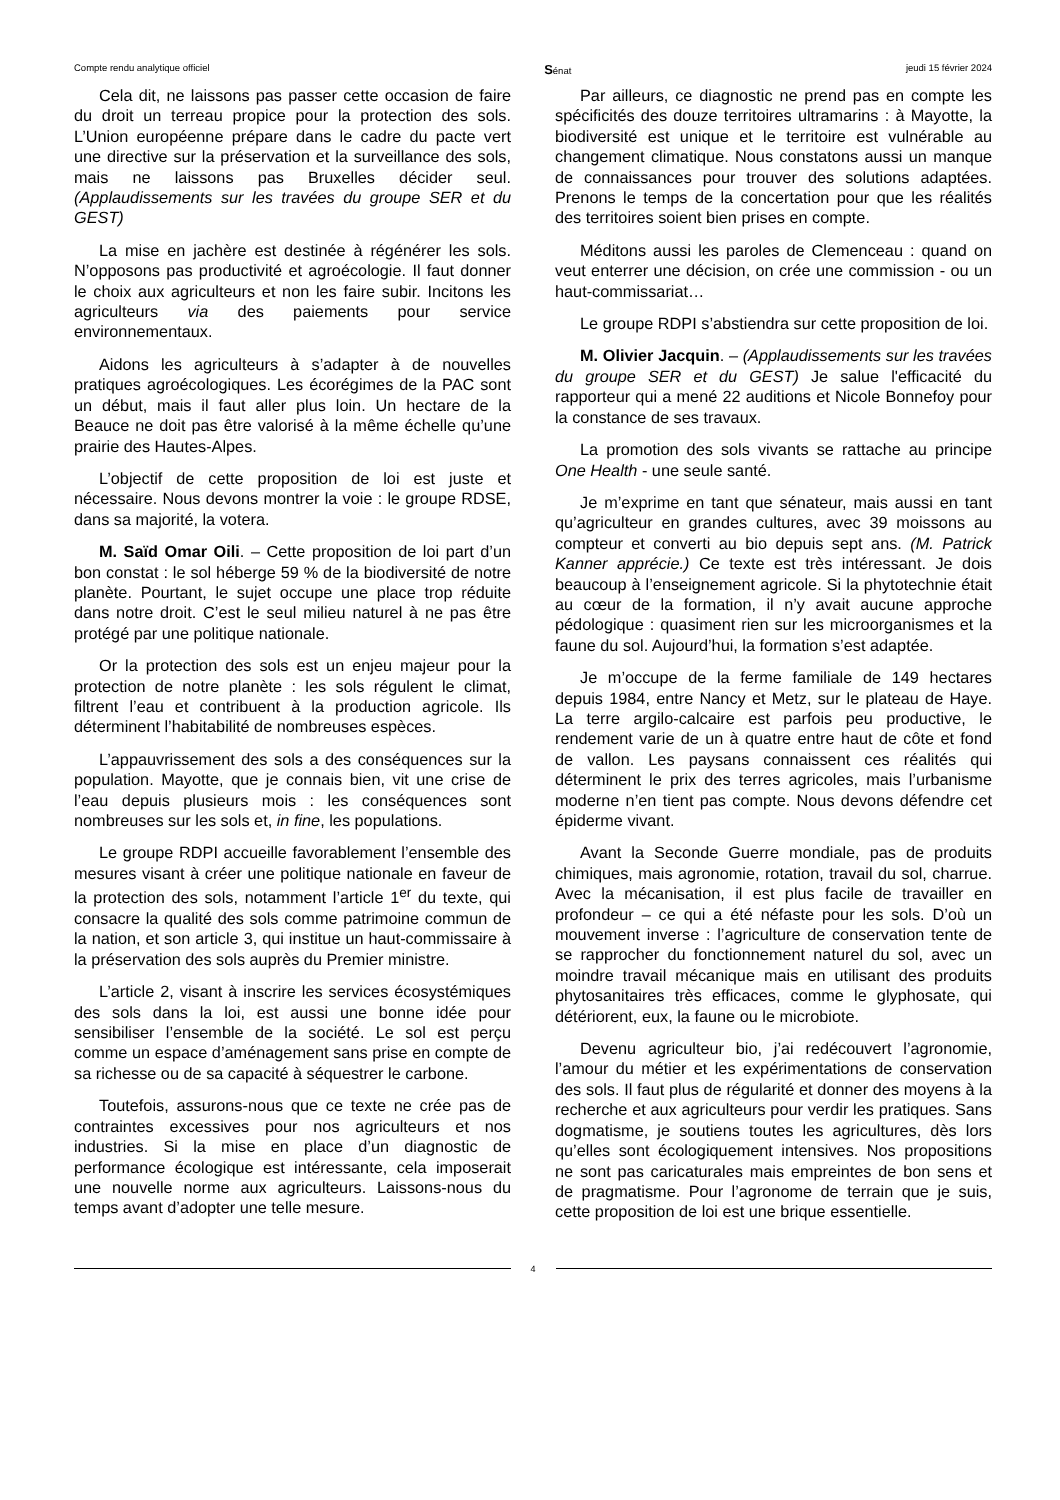Compte rendu analytique officiel Sénat jeudi 15 février 2024
Cela dit, ne laissons pas passer cette occasion de faire du droit un terreau propice pour la protection des sols. L’Union européenne prépare dans le cadre du pacte vert une directive sur la préservation et la surveillance des sols, mais ne laissons pas Bruxelles décider seul. (Applaudissements sur les travées du groupe SER et du GEST)
La mise en jachère est destinée à régénérer les sols. N’opposons pas productivité et agroécologie. Il faut donner le choix aux agriculteurs et non les faire subir. Incitons les agriculteurs via des paiements pour service environnementaux.
Aidons les agriculteurs à s’adapter à de nouvelles pratiques agroécologiques. Les écorégimes de la PAC sont un début, mais il faut aller plus loin. Un hectare de la Beauce ne doit pas être valorisé à la même échelle qu’une prairie des Hautes-Alpes.
L’objectif de cette proposition de loi est juste et nécessaire. Nous devons montrer la voie : le groupe RDSE, dans sa majorité, la votera.
M. Saïd Omar Oili. – Cette proposition de loi part d’un bon constat : le sol héberge 59 % de la biodiversité de notre planète. Pourtant, le sujet occupe une place trop réduite dans notre droit. C’est le seul milieu naturel à ne pas être protégé par une politique nationale.
Or la protection des sols est un enjeu majeur pour la protection de notre planète : les sols régulent le climat, filtrent l’eau et contribuent à la production agricole. Ils déterminent l’habitabilité de nombreuses espèces.
L’appauvrissement des sols a des conséquences sur la population. Mayotte, que je connais bien, vit une crise de l’eau depuis plusieurs mois : les conséquences sont nombreuses sur les sols et, in fine, les populations.
Le groupe RDPI accueille favorablement l’ensemble des mesures visant à créer une politique nationale en faveur de la protection des sols, notamment l’article 1<sup>er</sup> du texte, qui consacre la qualité des sols comme patrimoine commun de la nation, et son article 3, qui institue un haut-commissaire à la préservation des sols auprès du Premier ministre.
L’article 2, visant à inscrire les services écosystémiques des sols dans la loi, est aussi une bonne idée pour sensibiliser l’ensemble de la société. Le sol est perçu comme un espace d’aménagement sans prise en compte de sa richesse ou de sa capacité à séquestrer le carbone.
Toutefois, assurons-nous que ce texte ne crée pas de contraintes excessives pour nos agriculteurs et nos industries. Si la mise en place d’un diagnostic de performance écologique est intéressante, cela imposerait une nouvelle norme aux agriculteurs. Laissons-nous du temps avant d’adopter une telle mesure.
Par ailleurs, ce diagnostic ne prend pas en compte les spécificités des douze territoires ultramarins : à Mayotte, la biodiversité est unique et le territoire est vulnérable au changement climatique. Nous constatons aussi un manque de connaissances pour trouver des solutions adaptées. Prenons le temps de la concertation pour que les réalités des territoires soient bien prises en compte.
Méditons aussi les paroles de Clemenceau : quand on veut enterrer une décision, on crée une commission - ou un haut-commissariat…
Le groupe RDPI s’abstiendra sur cette proposition de loi.
M. Olivier Jacquin. – (Applaudissements sur les travées du groupe SER et du GEST) Je salue l'efficacité du rapporteur qui a mené 22 auditions et Nicole Bonnefoy pour la constance de ses travaux.
La promotion des sols vivants se rattache au principe One Health - une seule santé.
Je m’exprime en tant que sénateur, mais aussi en tant qu’agriculteur en grandes cultures, avec 39 moissons au compteur et converti au bio depuis sept ans. (M. Patrick Kanner apprécie.) Ce texte est très intéressant. Je dois beaucoup à l’enseignement agricole. Si la phytotechnie était au cœur de la formation, il n’y avait aucune approche pédologique : quasiment rien sur les microorganismes et la faune du sol. Aujourd’hui, la formation s’est adaptée.
Je m’occupe de la ferme familiale de 149 hectares depuis 1984, entre Nancy et Metz, sur le plateau de Haye. La terre argilo-calcaire est parfois peu productive, le rendement varie de un à quatre entre haut de côte et fond de vallon. Les paysans connaissent ces réalités qui déterminent le prix des terres agricoles, mais l’urbanisme moderne n’en tient pas compte. Nous devons défendre cet épiderme vivant.
Avant la Seconde Guerre mondiale, pas de produits chimiques, mais agronomie, rotation, travail du sol, charrue. Avec la mécanisation, il est plus facile de travailler en profondeur – ce qui a été néfaste pour les sols. D’où un mouvement inverse : l’agriculture de conservation tente de se rapprocher du fonctionnement naturel du sol, avec un moindre travail mécanique mais en utilisant des produits phytosanitaires très efficaces, comme le glyphosate, qui détériorent, eux, la faune ou le microbiote.
Devenu agriculteur bio, j’ai redécouvert l’agronomie, l’amour du métier et les expérimentations de conservation des sols. Il faut plus de régularité et donner des moyens à la recherche et aux agriculteurs pour verdir les pratiques. Sans dogmatisme, je soutiens toutes les agricultures, dès lors qu’elles sont écologiquement intensives. Nos propositions ne sont pas caricaturales mais empreintes de bon sens et de pragmatisme. Pour l’agronome de terrain que je suis, cette proposition de loi est une brique essentielle.
4